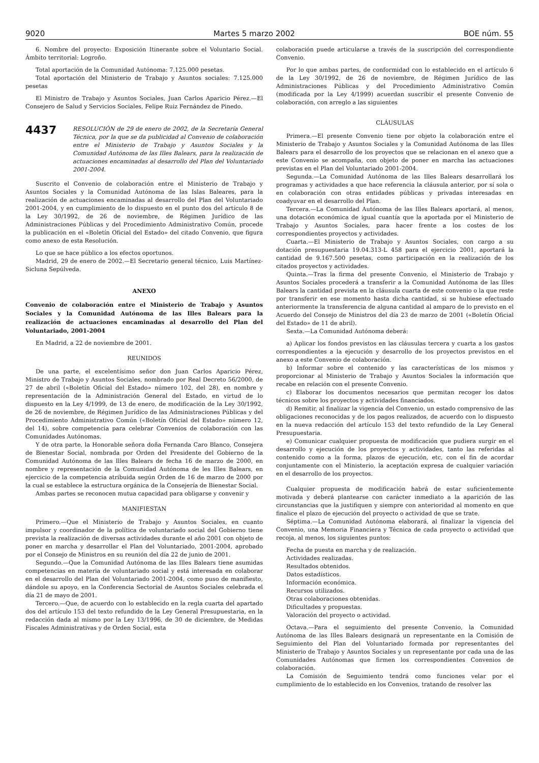9020 Martes 5 marzo 2002 BOE núm. 55
6. Nombre del proyecto: Exposición Itinerante sobre el Voluntario Social. Ámbito territorial: Logroño.
Total aportación de la Comunidad Autónoma: 7.125.000 pesetas.
Total aportación del Ministerio de Trabajo y Asuntos sociales: 7.125.000 pesetas
El Ministro de Trabajo y Asuntos Sociales, Juan Carlos Aparicio Pérez.—El Consejero de Salud y Servicios Sociales, Felipe Ruiz Fernández de Pinedo.
4437
RESOLUCIÓN de 29 de enero de 2002, de la Secretaría General Técnica, por la que se da publicidad al Convenio de colaboración entre el Ministerio de Trabajo y Asuntos Sociales y la Comunidad Autónoma de las Illes Balears, para la realización de actuaciones encaminadas al desarrollo del Plan del Voluntariado 2001-2004.
Suscrito el Convenio de colaboración entre el Ministerio de Trabajo y Asuntos Sociales y la Comunidad Autónoma de las Islas Baleares, para la realización de actuaciones encaminadas al desarrollo del Plan del Voluntariado 2001-2004, y en cumplimiento de lo dispuesto en el punto dos del artículo 8 de la Ley 30/1992, de 26 de noviembre, de Régimen Jurídico de las Administraciones Públicas y del Procedimiento Administrativo Común, procede la publicación en el «Boletín Oficial del Estado» del citado Convenio, que figura como anexo de esta Resolución.
Lo que se hace público a los efectos oportunos.
Madrid, 29 de enero de 2002.—El Secretario general técnico, Luis Martínez-Sicluna Sepúlveda.
ANEXO
Convenio de colaboración entre el Ministerio de Trabajo y Asuntos Sociales y la Comunidad Autónoma de las Illes Balears para la realización de actuaciones encaminadas al desarrollo del Plan del Voluntariado, 2001-2004
En Madrid, a 22 de noviembre de 2001.
REUNIDOS
De una parte, el excelentísimo señor don Juan Carlos Aparicio Pérez, Ministro de Trabajo y Asuntos Sociales, nombrado por Real Decreto 56/2000, de 27 de abril («Boletín Oficial del Estado» número 102, del 28), en nombre y representación de la Administración General del Estado, en virtud de lo dispuesto en la Ley 4/1999, de 13 de enero, de modificación de la Ley 30/1992, de 26 de noviembre, de Régimen Jurídico de las Administraciones Públicas y del Procedimiento Administrativo Común («Boletín Oficial del Estado» número 12, del 14), sobre competencia para celebrar Convenios de colaboración con las Comunidades Autónomas.
Y de otra parte, la Honorable señora doña Fernanda Caro Blanco, Consejera de Bienestar Social, nombrada por Orden del Presidente del Gobierno de la Comunidad Autónoma de las Illes Balears de fecha 16 de marzo de 2000, en nombre y representación de la Comunidad Autónoma de les Illes Balears, en ejercicio de la competencia atribuida según Orden de 16 de marzo de 2000 por la cual se establece la estructura orgánica de la Consejería de Bienestar Social.
Ambas partes se reconocen mutua capacidad para obligarse y convenir y
MANIFIESTAN
Primero.—Que el Ministerio de Trabajo y Asuntos Sociales, en cuanto impulsor y coordinador de la política de voluntariado social del Gobierno tiene prevista la realización de diversas actividades durante el año 2001 con objeto de poner en marcha y desarrollar el Plan del Voluntariado, 2001-2004, aprobado por el Consejo de Ministros en su reunión del día 22 de junio de 2001.
Segundo.—Que la Comunidad Autónoma de las Illes Balears tiene asumidas competencias en materia de voluntariado social y está interesada en colaborar en el desarrollo del Plan del Voluntariado 2001-2004, como puso de manifiesto, dándole su apoyo, en la Conferencia Sectorial de Asuntos Sociales celebrada el día 21 de mayo de 2001.
Tercero.—Que, de acuerdo con lo establecido en la regla cuarta del apartado dos del artículo 153 del texto refundido de la Ley General Presupuestaria, en la redacción dada al mismo por la Ley 13/1996, de 30 de diciembre, de Medidas Fiscales Administrativas y de Orden Social, esta
colaboración puede articularse a través de la suscripción del correspondiente Convenio.
Por lo que ambas partes, de conformidad con lo establecido en el artículo 6 de la Ley 30/1992, de 26 de noviembre, de Régimen Jurídico de las Administraciones Públicas y del Procedimiento Administrativo Común (modificada por la Ley 4/1999) acuerdan suscribir el presente Convenio de colaboración, con arreglo a las siguientes
CLÁUSULAS
Primera.—El presente Convenio tiene por objeto la colaboración entre el Ministerio de Trabajo y Asuntos Sociales y la Comunidad Autónoma de las Illes Balears para el desarrollo de los proyectos que se relacionan en el anexo que a este Convenio se acompaña, con objeto de poner en marcha las actuaciones previstas en el Plan del Voluntariado 2001-2004.
Segunda.—La Comunidad Autónoma de las Illes Balears desarrollará los programas y actividades a que hace referencia la cláusula anterior, por sí sola o en colaboración con otras entidades públicas y privadas interesadas en coadyuvar en el desarrollo del Plan.
Tercera.—La Comunidad Autónoma de las Illes Balears aportará, al menos, una dotación económica de igual cuantía que la aportada por el Ministerio de Trabajo y Asuntos Sociales, para hacer frente a los costes de los correspondientes proyectos y actividades.
Cuarta.—El Ministerio de Trabajo y Asuntos Sociales, con cargo a su dotación presupuestaria 19.04.313-L 458 para el ejercicio 2001, aportará la cantidad de 9.167.500 pesetas, como participación en la realización de los citados proyectos y actividades.
Quinta.—Tras la firma del presente Convenio, el Ministerio de Trabajo y Asuntos Sociales procederá a transferir a la Comunidad Autónoma de las Illes Balears la cantidad prevista en la cláusula cuarta de este convenio o la que reste por transferir en ese momento hasta dicha cantidad, si se hubiese efectuado anteriormente la transferencia de alguna cantidad al amparo de lo previsto en el Acuerdo del Consejo de Ministros del día 23 de marzo de 2001 («Boletín Oficial del Estado» de 11 de abril).
Sexta.—La Comunidad Autónoma deberá:
a) Aplicar los fondos previstos en las cláusulas tercera y cuarta a los gastos correspondientes a la ejecución y desarrollo de los proyectos previstos en el anexo a este Convenio de colaboración.
b) Informar sobre el contenido y las características de los mismos y proporcionar al Ministerio de Trabajo y Asuntos Sociales la información que recabe en relación con el presente Convenio.
c) Elaborar los documentos necesarios que permitan recoger los datos técnicos sobre los proyectos y actividades financiados.
d) Remitir, al finalizar la vigencia del Convenio, un estado comprensivo de las obligaciones reconocidas y de los pagos realizados, de acuerdo con lo dispuesto en la nueva redacción del artículo 153 del texto refundido de la Ley General Presupuestaria.
e) Comunicar cualquier propuesta de modificación que pudiera surgir en el desarrollo y ejecución de los proyectos y actividades, tanto las referidas al contenido como a la forma, plazos de ejecución, etc, con el fin de acordar conjuntamente con el Ministerio, la aceptación expresa de cualquier variación en el desarrollo de los proyectos.
Cualquier propuesta de modificación habrá de estar suficientemente motivada y deberá plantearse con carácter inmediato a la aparición de las circunstancias que la justifiquen y siempre con anterioridad al momento en que finalice el plazo de ejecución del proyecto o actividad de que se trate.
Séptima.—La Comunidad Autónoma elaborará, al finalizar la vigencia del Convenio, una Memoria Financiera y Técnica de cada proyecto o actividad que recoja, al menos, los siguientes puntos:
Fecha de puesta en marcha y de realización.
Actividades realizadas.
Resultados obtenidos.
Datos estadísticos.
Información económica.
Recursos utilizados.
Otras colaboraciones obtenidas.
Dificultades y propuestas.
Valoración del proyecto o actividad.
Octava.—Para el seguimiento del presente Convenio, la Comunidad Autónoma de las Illes Balears designará un representante en la Comisión de Seguimiento del Plan del Voluntariado formada por representantes del Ministerio de Trabajo y Asuntos Sociales y un representante por cada una de las Comunidades Autónomas que firmen los correspondientes Convenios de colaboración.
La Comisión de Seguimiento tendrá como funciones velar por el cumplimiento de lo establecido en los Convenios, tratando de resolver las